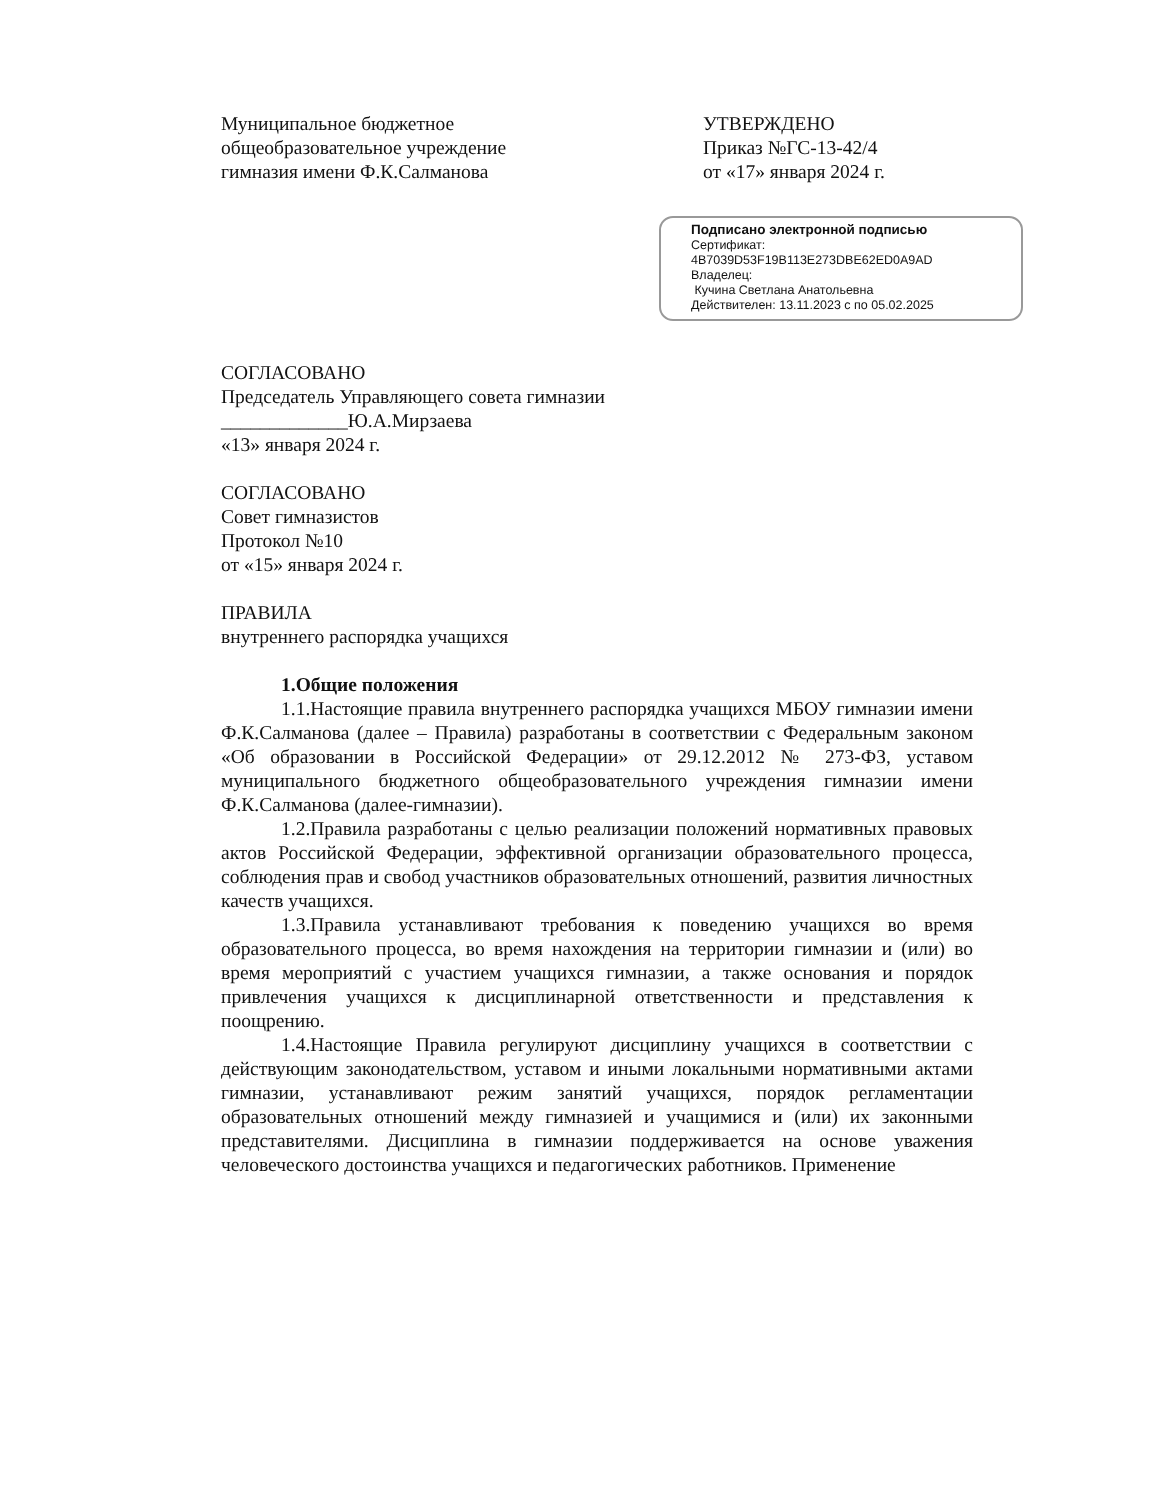Муниципальное бюджетное
общеобразовательное учреждение
гимназия имени Ф.К.Салманова
УТВЕРЖДЕНО
Приказ №ГС-13-42/4
от «17» января 2024 г.
Подписано электронной подписью
Сертификат:
4B7039D53F19B113E273DBE62ED0A9AD
Владелец:
Кучина Светлана Анатольевна
Действителен: 13.11.2023 с по 05.02.2025
СОГЛАСОВАНО
Председатель Управляющего совета гимназии
_____________Ю.А.Мирзаева
«13» января 2024 г.
СОГЛАСОВАНО
Совет гимназистов
Протокол №10
от «15» января 2024 г.
ПРАВИЛА
внутреннего распорядка учащихся
1.Общие положения
1.1.Настоящие правила внутреннего распорядка учащихся МБОУ гимназии имени Ф.К.Салманова (далее – Правила) разработаны в соответствии с Федеральным законом «Об образовании в Российской Федерации» от 29.12.2012 № 273-ФЗ, уставом муниципального бюджетного общеобразовательного учреждения гимназии имени Ф.К.Салманова (далее-гимназии).
1.2.Правила разработаны с целью реализации положений нормативных правовых актов Российской Федерации, эффективной организации образовательного процесса, соблюдения прав и свобод участников образовательных отношений, развития личностных качеств учащихся.
1.3.Правила устанавливают требования к поведению учащихся во время образовательного процесса, во время нахождения на территории гимназии и (или) во время мероприятий с участием учащихся гимназии, а также основания и порядок привлечения учащихся к дисциплинарной ответственности и представления к поощрению.
1.4.Настоящие Правила регулируют дисциплину учащихся в соответствии с действующим законодательством, уставом и иными локальными нормативными актами гимназии, устанавливают режим занятий учащихся, порядок регламентации образовательных отношений между гимназией и учащимися и (или) их законными представителями. Дисциплина в гимназии поддерживается на основе уважения человеческого достоинства учащихся и педагогических работников. Применение